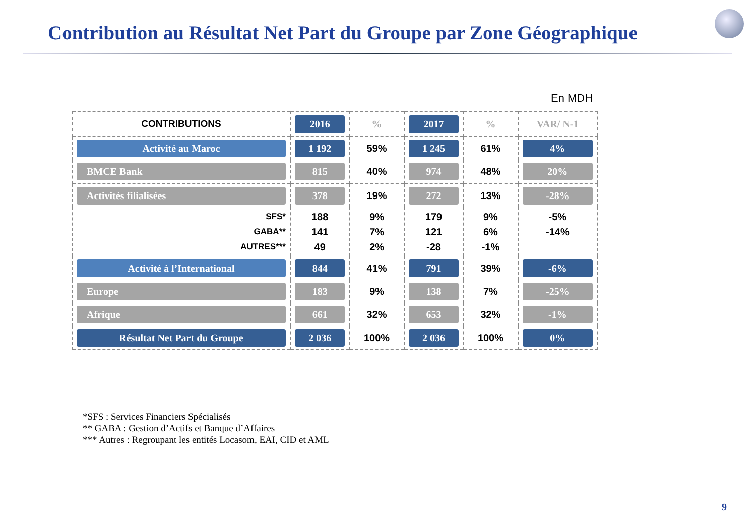Contribution au Résultat Net Part du Groupe par Zone Géographique
En MDH
| CONTRIBUTIONS | 2016 | % | 2017 | % | VAR/ N-1 |
| --- | --- | --- | --- | --- | --- |
| Activité au Maroc | 1 192 | 59% | 1 245 | 61% | 4% |
| BMCE Bank | 815 | 40% | 974 | 48% | 20% |
| Activités filialisées | 378 | 19% | 272 | 13% | -28% |
| SFS* GABA** AUTRES*** | 188 141 49 | 9% 7% 2% | 179 121 -28 | 9% 6% -1% | -5% -14% |
| Activité à l’International | 844 | 41% | 791 | 39% | -6% |
| Europe | 183 | 9% | 138 | 7% | -25% |
| Afrique | 661 | 32% | 653 | 32% | -1% |
| Résultat Net Part du Groupe | 2 036 | 100% | 2 036 | 100% | 0% |
*SFS : Services Financiers Spécialisés
** GABA : Gestion d’Actifs et Banque d’Affaires
*** Autres : Regroupant les entités Locasom, EAI, CID et AML
9